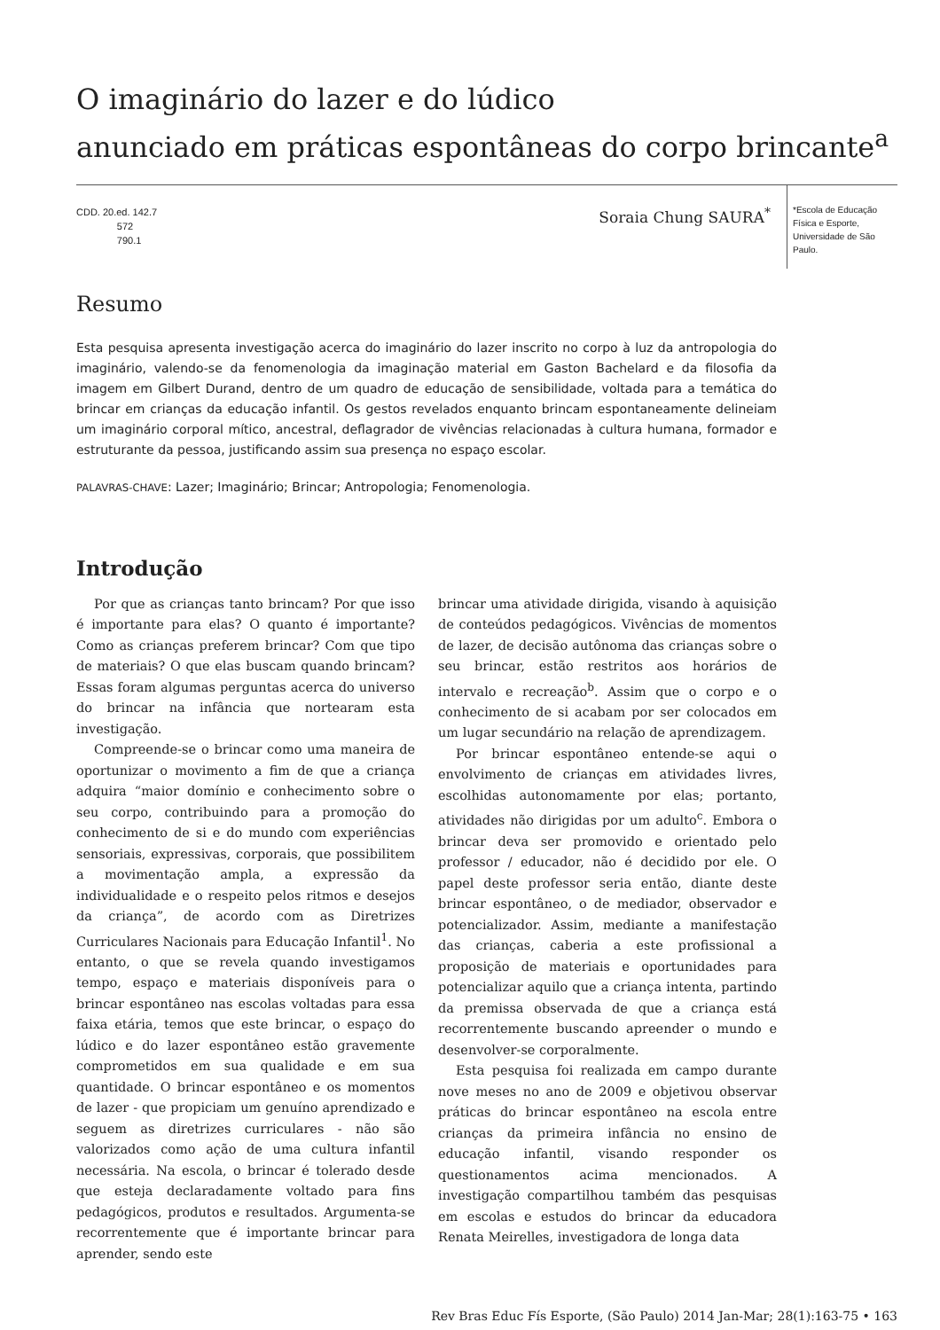O imaginário do lazer e do lúdico
anunciado em práticas espontâneas do corpo brincante<sup>a</sup>
CDD. 20.ed. 142.7
572
790.1
Soraia Chung SAURA<sup>*</sup>
*Escola de Educação Física e Esporte, Universidade de São Paulo.
Resumo
Esta pesquisa apresenta investigação acerca do imaginário do lazer inscrito no corpo à luz da antropologia do imaginário, valendo-se da fenomenologia da imaginação material em Gaston Bachelard e da filosofia da imagem em Gilbert Durand, dentro de um quadro de educação de sensibilidade, voltada para a temática do brincar em crianças da educação infantil. Os gestos revelados enquanto brincam espontaneamente delineiam um imaginário corporal mítico, ancestral, deflagrador de vivências relacionadas à cultura humana, formador e estruturante da pessoa, justificando assim sua presença no espaço escolar.
PALAVRAS-CHAVE: Lazer; Imaginário; Brincar; Antropologia; Fenomenologia.
Introdução
Por que as crianças tanto brincam? Por que isso é importante para elas? O quanto é importante? Como as crianças preferem brincar? Com que tipo de materiais? O que elas buscam quando brincam? Essas foram algumas perguntas acerca do universo do brincar na infância que nortearam esta investigação.
Compreende-se o brincar como uma maneira de oportunizar o movimento a fim de que a criança adquira “maior domínio e conhecimento sobre o seu corpo, contribuindo para a promoção do conhecimento de si e do mundo com experiências sensoriais, expressivas, corporais, que possibilitem a movimentação ampla, a expressão da individualidade e o respeito pelos ritmos e desejos da criança”, de acordo com as Diretrizes Curriculares Nacionais para Educação Infantil<sup>1</sup>. No entanto, o que se revela quando investigamos tempo, espaço e materiais disponíveis para o brincar espontâneo nas escolas voltadas para essa faixa etária, temos que este brincar, o espaço do lúdico e do lazer espontâneo estão gravemente comprometidos em sua qualidade e em sua quantidade. O brincar espontâneo e os momentos de lazer - que propiciam um genuíno aprendizado e seguem as diretrizes curriculares - não são valorizados como ação de uma cultura infantil necessária. Na escola, o brincar é tolerado desde que esteja declaradamente voltado para fins pedagógicos, produtos e resultados. Argumenta-se recorrentemente que é importante brincar para aprender, sendo este
brincar uma atividade dirigida, visando à aquisição de conteúdos pedagógicos. Vivências de momentos de lazer, de decisão autônoma das crianças sobre o seu brincar, estão restritos aos horários de intervalo e recreação<sup>b</sup>. Assim que o corpo e o conhecimento de si acabam por ser colocados em um lugar secundário na relação de aprendizagem.
Por brincar espontâneo entende-se aqui o envolvimento de crianças em atividades livres, escolhidas autonomamente por elas; portanto, atividades não dirigidas por um adulto<sup>c</sup>. Embora o brincar deva ser promovido e orientado pelo professor / educador, não é decidido por ele. O papel deste professor seria então, diante deste brincar espontâneo, o de mediador, observador e potencializador. Assim, mediante a manifestação das crianças, caberia a este profissional a proposição de materiais e oportunidades para potencializar aquilo que a criança intenta, partindo da premissa observada de que a criança está recorrentemente buscando apreender o mundo e desenvolver-se corporalmente.
Esta pesquisa foi realizada em campo durante nove meses no ano de 2009 e objetivou observar práticas do brincar espontâneo na escola entre crianças da primeira infância no ensino de educação infantil, visando responder os questionamentos acima mencionados. A investigação compartilhou também das pesquisas em escolas e estudos do brincar da educadora Renata Meirelles, investigadora de longa data
Rev Bras Educ Fís Esporte, (São Paulo) 2014 Jan-Mar; 28(1):163-75 • 163